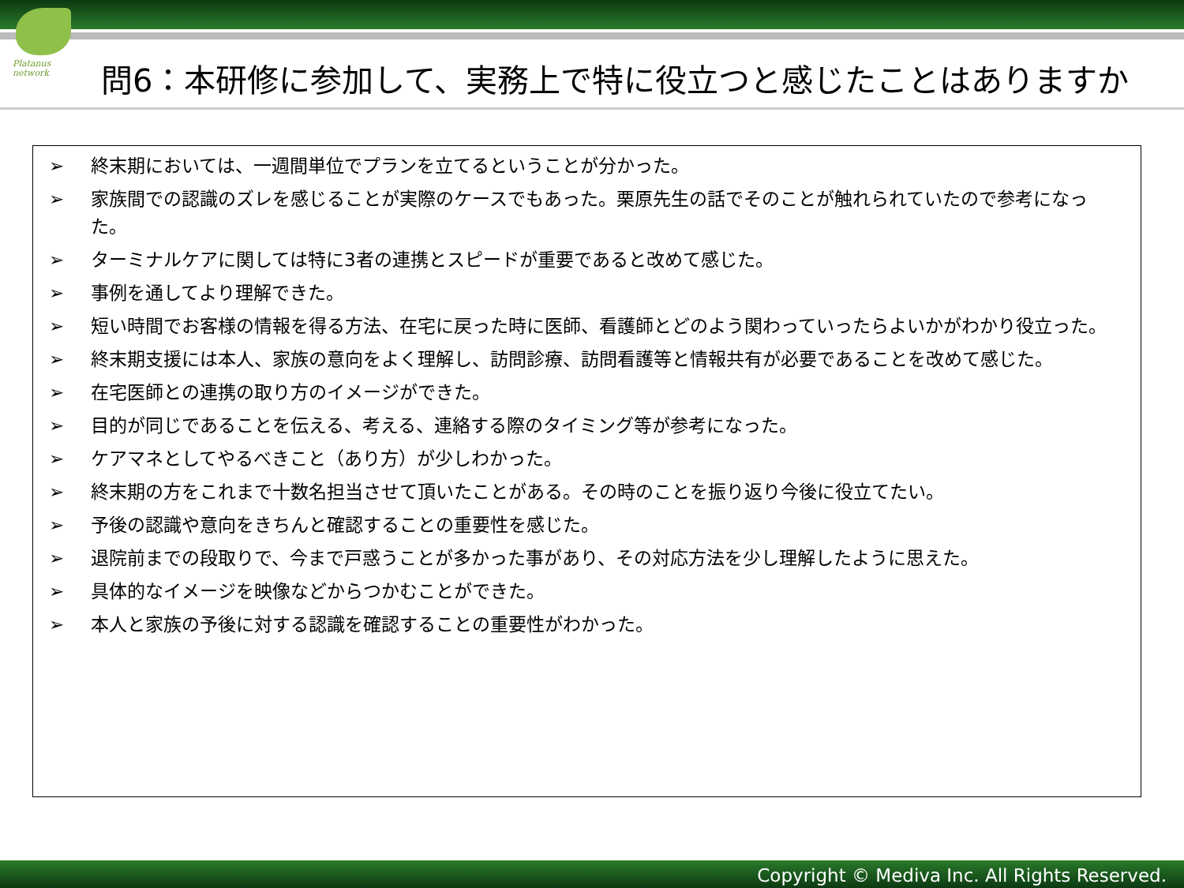Platanus
network
問6：本研修に参加して、実務上で特に役立つと感じたことはありますか
➢ 終末期においては、一週間単位でプランを立てるということが分かった。
➢ 家族間での認識のズレを感じることが実際のケースでもあった。栗原先生の話でそのことが触れられていたので参考になった。
➢ ターミナルケアに関しては特に3者の連携とスピードが重要であると改めて感じた。
➢ 事例を通してより理解できた。
➢ 短い時間でお客様の情報を得る方法、在宅に戻った時に医師、看護師とどのよう関わっていったらよいかがわかり役立った。
➢ 終末期支援には本人、家族の意向をよく理解し、訪問診療、訪問看護等と情報共有が必要であることを改めて感じた。
➢ 在宅医師との連携の取り方のイメージができた。
➢ 目的が同じであることを伝える、考える、連絡する際のタイミング等が参考になった。
➢ ケアマネとしてやるべきこと（あり方）が少しわかった。
➢ 終末期の方をこれまで十数名担当させて頂いたことがある。その時のことを振り返り今後に役立てたい。
➢ 予後の認識や意向をきちんと確認することの重要性を感じた。
➢ 退院前までの段取りで、今まで戸惑うことが多かった事があり、その対応方法を少し理解したように思えた。
➢ 具体的なイメージを映像などからつかむことができた。
➢ 本人と家族の予後に対する認識を確認することの重要性がわかった。
Copyright © Mediva Inc. All Rights Reserved.